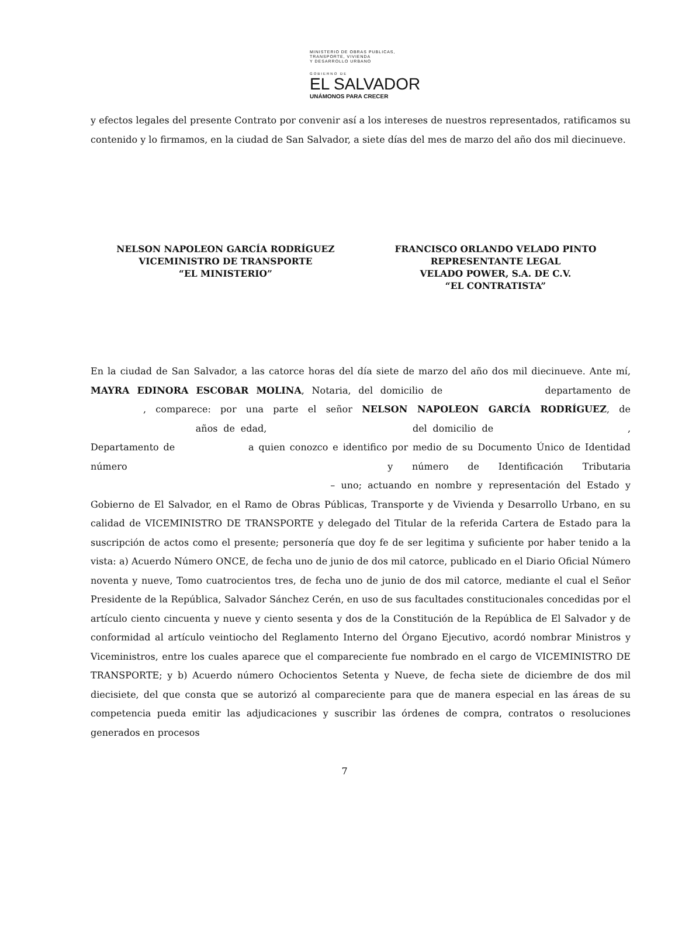MINISTERIO DE OBRAS PUBLICAS,
TRANSPORTE, VIVIENDA
Y DESARROLLO URBANO
GOBIERNO DE
EL SALVADOR
UNÁMONOS PARA CRECER
y efectos legales del presente Contrato por convenir así a los intereses de nuestros representados, ratificamos su contenido y lo firmamos, en la ciudad de San Salvador, a siete días del mes de marzo del año dos mil diecinueve.
NELSON NAPOLEON GARCÍA RODRÍGUEZ
VICEMINISTRO DE TRANSPORTE
“EL MINISTERIO”
FRANCISCO ORLANDO VELADO PINTO
REPRESENTANTE LEGAL
VELADO POWER, S.A. DE C.V.
“EL CONTRATISTA”
En la ciudad de San Salvador, a las catorce horas del día siete de marzo del año dos mil diecinueve. Ante mí, MAYRA EDINORA ESCOBAR MOLINA, Notaria, del domicilio de departamento de , comparece: por una parte el señor NELSON NAPOLEON GARCÍA RODRÍGUEZ, de años de edad, del domicilio de , Departamento de a quien conozco e identifico por medio de su Documento Único de Identidad número y número de Identificación Tributaria – uno; actuando en nombre y representación del Estado y Gobierno de El Salvador, en el Ramo de Obras Públicas, Transporte y de Vivienda y Desarrollo Urbano, en su calidad de VICEMINISTRO DE TRANSPORTE y delegado del Titular de la referida Cartera de Estado para la suscripción de actos como el presente; personería que doy fe de ser legitima y suficiente por haber tenido a la vista: a) Acuerdo Número ONCE, de fecha uno de junio de dos mil catorce, publicado en el Diario Oficial Número noventa y nueve, Tomo cuatrocientos tres, de fecha uno de junio de dos mil catorce, mediante el cual el Señor Presidente de la República, Salvador Sánchez Cerén, en uso de sus facultades constitucionales concedidas por el artículo ciento cincuenta y nueve y ciento sesenta y dos de la Constitución de la República de El Salvador y de conformidad al artículo veintiocho del Reglamento Interno del Órgano Ejecutivo, acordó nombrar Ministros y Viceministros, entre los cuales aparece que el compareciente fue nombrado en el cargo de VICEMINISTRO DE TRANSPORTE; y b) Acuerdo número Ochocientos Setenta y Nueve, de fecha siete de diciembre de dos mil diecisiete, del que consta que se autorizó al compareciente para que de manera especial en las áreas de su competencia pueda emitir las adjudicaciones y suscribir las órdenes de compra, contratos o resoluciones generados en procesos
7